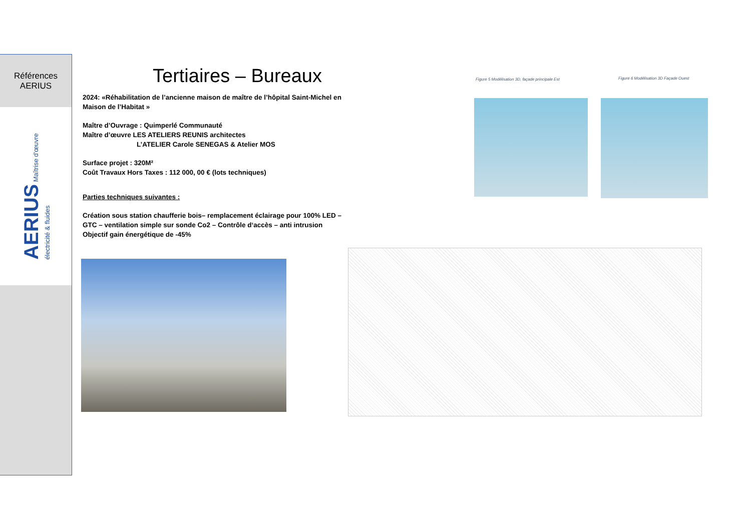Références
AERIUS
AERIUS Maîtrise d'œuvre
électricité & fluides
Tertiaires – Bureaux
2024: «Réhabilitation de l’ancienne maison de maître de l’hôpital Saint-Michel en Maison de l’Habitat »
Maître d’Ouvrage : Quimperlé Communauté
Maître d’œuvre LES ATELIERS REUNIS architectes
L’ATELIER Carole SENEGAS & Atelier MOS
Surface projet : 320M²
Coût Travaux Hors Taxes : 112 000, 00 € (lots techniques)
Parties techniques suivantes :
Création sous station chaufferie bois– remplacement éclairage pour 100% LED – GTC – ventilation simple sur sonde Co2 – Contrôle d‘accès – anti intrusion
Objectif gain énergétique de -45%
Figure 5 Modélisation 3D, façade principale Est
Figure 6 Modélisation 3D Façade Ouest